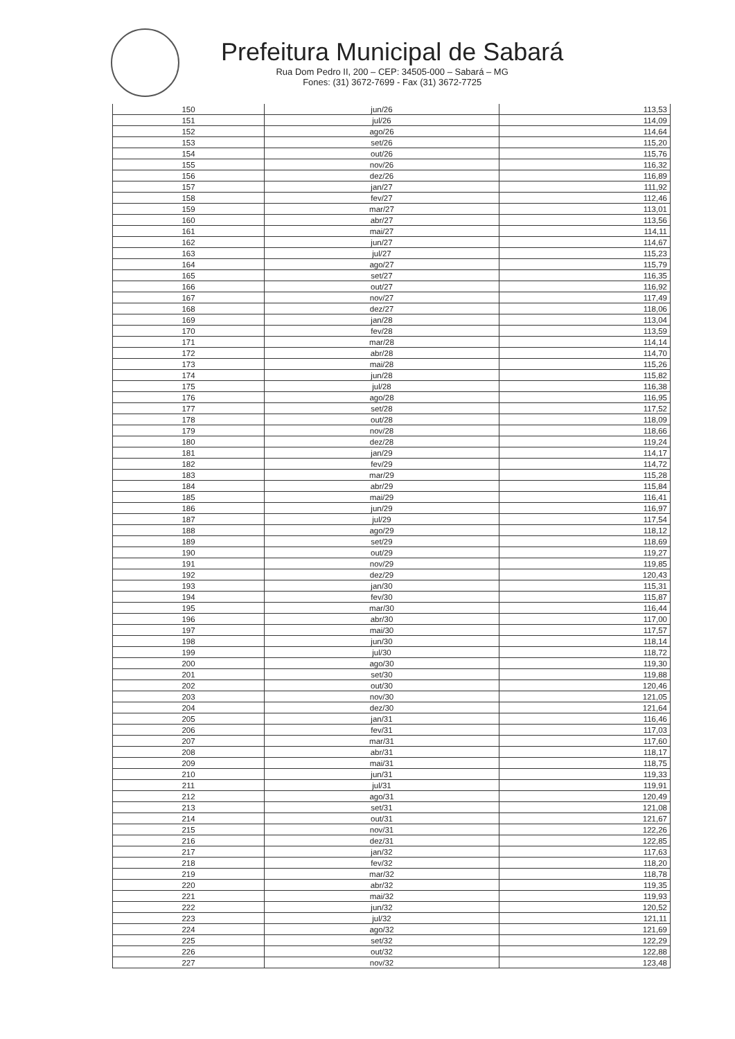Prefeitura Municipal de Sabará
Rua Dom Pedro II, 200 – CEP: 34505-000 – Sabará – MG
Fones: (31) 3672-7699 - Fax (31) 3672-7725
| 150 | jun/26 | 113,53 |
| 151 | jul/26 | 114,09 |
| 152 | ago/26 | 114,64 |
| 153 | set/26 | 115,20 |
| 154 | out/26 | 115,76 |
| 155 | nov/26 | 116,32 |
| 156 | dez/26 | 116,89 |
| 157 | jan/27 | 111,92 |
| 158 | fev/27 | 112,46 |
| 159 | mar/27 | 113,01 |
| 160 | abr/27 | 113,56 |
| 161 | mai/27 | 114,11 |
| 162 | jun/27 | 114,67 |
| 163 | jul/27 | 115,23 |
| 164 | ago/27 | 115,79 |
| 165 | set/27 | 116,35 |
| 166 | out/27 | 116,92 |
| 167 | nov/27 | 117,49 |
| 168 | dez/27 | 118,06 |
| 169 | jan/28 | 113,04 |
| 170 | fev/28 | 113,59 |
| 171 | mar/28 | 114,14 |
| 172 | abr/28 | 114,70 |
| 173 | mai/28 | 115,26 |
| 174 | jun/28 | 115,82 |
| 175 | jul/28 | 116,38 |
| 176 | ago/28 | 116,95 |
| 177 | set/28 | 117,52 |
| 178 | out/28 | 118,09 |
| 179 | nov/28 | 118,66 |
| 180 | dez/28 | 119,24 |
| 181 | jan/29 | 114,17 |
| 182 | fev/29 | 114,72 |
| 183 | mar/29 | 115,28 |
| 184 | abr/29 | 115,84 |
| 185 | mai/29 | 116,41 |
| 186 | jun/29 | 116,97 |
| 187 | jul/29 | 117,54 |
| 188 | ago/29 | 118,12 |
| 189 | set/29 | 118,69 |
| 190 | out/29 | 119,27 |
| 191 | nov/29 | 119,85 |
| 192 | dez/29 | 120,43 |
| 193 | jan/30 | 115,31 |
| 194 | fev/30 | 115,87 |
| 195 | mar/30 | 116,44 |
| 196 | abr/30 | 117,00 |
| 197 | mai/30 | 117,57 |
| 198 | jun/30 | 118,14 |
| 199 | jul/30 | 118,72 |
| 200 | ago/30 | 119,30 |
| 201 | set/30 | 119,88 |
| 202 | out/30 | 120,46 |
| 203 | nov/30 | 121,05 |
| 204 | dez/30 | 121,64 |
| 205 | jan/31 | 116,46 |
| 206 | fev/31 | 117,03 |
| 207 | mar/31 | 117,60 |
| 208 | abr/31 | 118,17 |
| 209 | mai/31 | 118,75 |
| 210 | jun/31 | 119,33 |
| 211 | jul/31 | 119,91 |
| 212 | ago/31 | 120,49 |
| 213 | set/31 | 121,08 |
| 214 | out/31 | 121,67 |
| 215 | nov/31 | 122,26 |
| 216 | dez/31 | 122,85 |
| 217 | jan/32 | 117,63 |
| 218 | fev/32 | 118,20 |
| 219 | mar/32 | 118,78 |
| 220 | abr/32 | 119,35 |
| 221 | mai/32 | 119,93 |
| 222 | jun/32 | 120,52 |
| 223 | jul/32 | 121,11 |
| 224 | ago/32 | 121,69 |
| 225 | set/32 | 122,29 |
| 226 | out/32 | 122,88 |
| 227 | nov/32 | 123,48 |